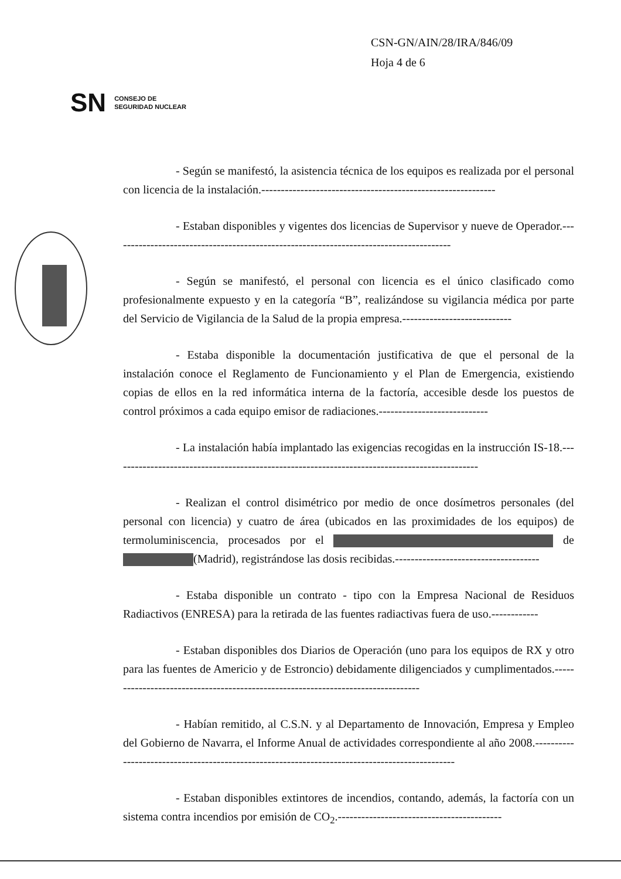CSN-GN/AIN/28/IRA/846/09
Hoja 4 de 6
SN CONSEJO DE
SEGURIDAD NUCLEAR
- Según se manifestó, la asistencia técnica de los equipos es realizada por el personal con licencia de la instalación.------------------------------------------------------------
- Estaban disponibles y vigentes dos licencias de Supervisor y nueve de Operador.---------------------------------------------------------------------------------------
- Según se manifestó, el personal con licencia es el único clasificado como profesionalmente expuesto y en la categoría “B”, realizándose su vigilancia médica por parte del Servicio de Vigilancia de la Salud de la propia empresa.----------------------------
- Estaba disponible la documentación justificativa de que el personal de la instalación conoce el Reglamento de Funcionamiento y el Plan de Emergencia, existiendo copias de ellos en la red informática interna de la factoría, accesible desde los puestos de control próximos a cada equipo emisor de radiaciones.----------------------------
- La instalación había implantado las exigencias recogidas en la instrucción IS-18.----------------------------------------------------------------------------------------------
- Realizan el control disimétrico por medio de once dosímetros personales (del personal con licencia) y cuatro de área (ubicados en las proximidades de los equipos) de termoluminiscencia, procesados por el de (Madrid), registrándose las dosis recibidas.-------------------------------------
- Estaba disponible un contrato - tipo con la Empresa Nacional de Residuos Radiactivos (ENRESA) para la retirada de las fuentes radiactivas fuera de uso.------------
- Estaban disponibles dos Diarios de Operación (uno para los equipos de RX y otro para las fuentes de Americio y de Estroncio) debidamente diligenciados y cumplimentados.---------------------------------------------------------------------------------
- Habían remitido, al C.S.N. y al Departamento de Innovación, Empresa y Empleo del Gobierno de Navarra, el Informe Anual de actividades correspondiente al año 2008.-----------------------------------------------------------------------------------------------
- Estaban disponibles extintores de incendios, contando, además, la factoría con un sistema contra incendios por emisión de CO<sub>2</sub>.------------------------------------------